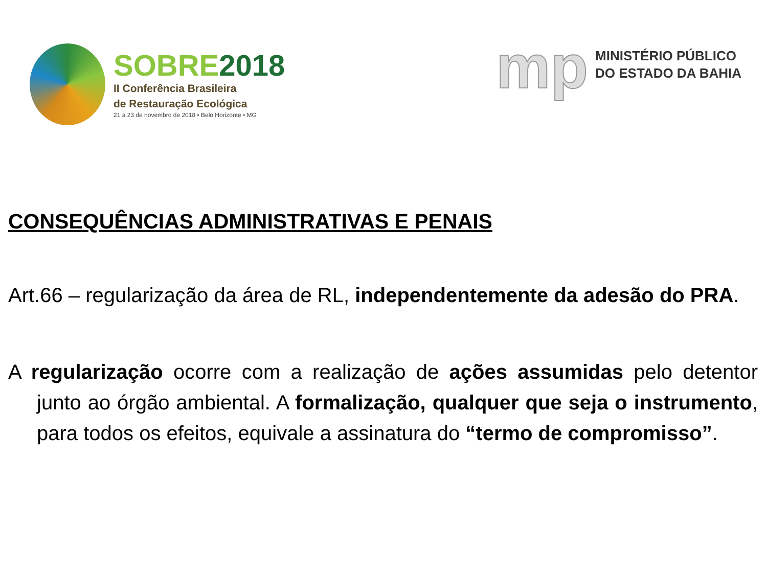SOBRE 2018
II Conferência Brasileira
de Restauração Ecológica
21 a 23 de novembro de 2018 • Belo Horizonte • MG
mp
MINISTÉRIO PÚBLICO
DO ESTADO DA BAHIA
CONSEQUÊNCIAS ADMINISTRATIVAS E PENAIS
Art.66 – regularização da área de RL, independentemente da adesão do PRA.
A regularização ocorre com a realização de ações assumidas pelo detentor junto ao órgão ambiental. A formalização, qualquer que seja o instrumento, para todos os efeitos, equivale a assinatura do “termo de compromisso”.